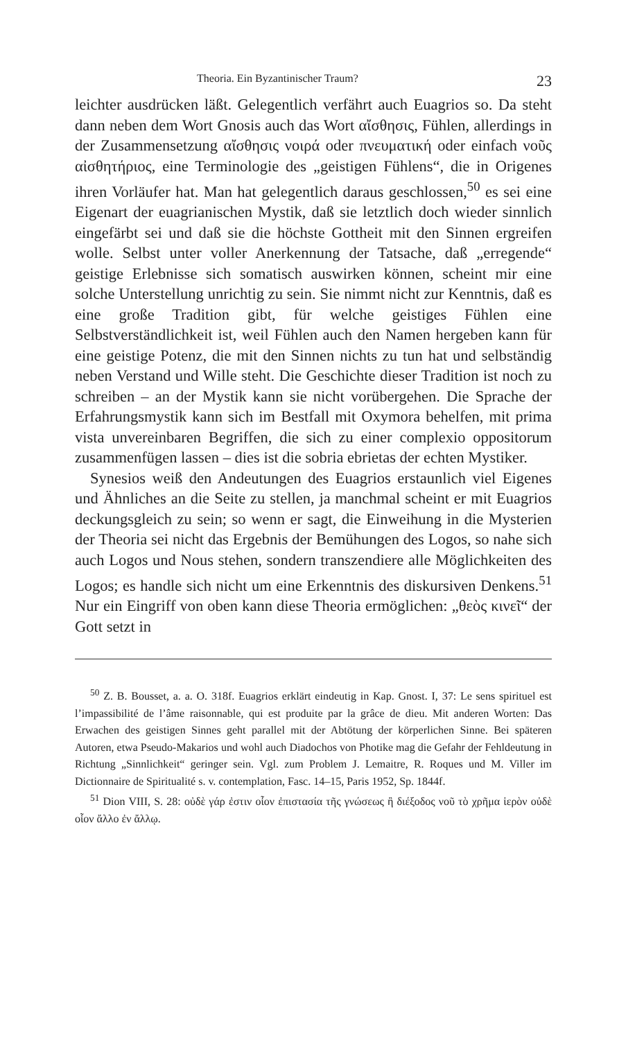Theoria. Ein Byzantinischer Traum? 23
leichter ausdrücken läßt. Gelegentlich verfährt auch Euagrios so. Da steht dann neben dem Wort Gnosis auch das Wort αἴσθησις, Fühlen, allerdings in der Zusammensetzung αἴσθησις νοιρά oder πνευματική oder einfach νοῦς αἰσθητήριος, eine Terminologie des „geistigen Fühlens“, die in Origenes ihren Vorläufer hat. Man hat gelegentlich daraus geschlossen,<sup>50</sup> es sei eine Eigenart der euagrianischen Mystik, daß sie letztlich doch wieder sinnlich eingefärbt sei und daß sie die höchste Gottheit mit den Sinnen ergreifen wolle. Selbst unter voller Anerkennung der Tatsache, daß „erregende“ geistige Erlebnisse sich somatisch auswirken können, scheint mir eine solche Unterstellung unrichtig zu sein. Sie nimmt nicht zur Kenntnis, daß es eine große Tradition gibt, für welche geistiges Fühlen eine Selbstverständlichkeit ist, weil Fühlen auch den Namen hergeben kann für eine geistige Potenz, die mit den Sinnen nichts zu tun hat und selbständig neben Verstand und Wille steht. Die Geschichte dieser Tradition ist noch zu schreiben – an der Mystik kann sie nicht vorübergehen. Die Sprache der Erfahrungsmystik kann sich im Bestfall mit Oxymora behelfen, mit prima vista unvereinbaren Begriffen, die sich zu einer complexio oppositorum zusammenfügen lassen – dies ist die sobria ebrietas der echten Mystiker.
Synesios weiß den Andeutungen des Euagrios erstaunlich viel Eigenes und Ähnliches an die Seite zu stellen, ja manchmal scheint er mit Euagrios deckungsgleich zu sein; so wenn er sagt, die Einweihung in die Mysterien der Theoria sei nicht das Ergebnis der Bemühungen des Logos, so nahe sich auch Logos und Nous stehen, sondern transzendiere alle Möglichkeiten des Logos; es handle sich nicht um eine Erkenntnis des diskursiven Denkens.<sup>51</sup> Nur ein Eingriff von oben kann diese Theoria ermöglichen: „θεὸς κινεῖ“ der Gott setzt in
<sup>50</sup> Z. B. Bousset, a. a. O. 318f. Euagrios erklärt eindeutig in Kap. Gnost. I, 37: Le sens spirituel est l’impassibilité de l’âme raisonnable, qui est produite par la grâce de dieu. Mit anderen Worten: Das Erwachen des geistigen Sinnes geht parallel mit der Abtötung der körperlichen Sinne. Bei späteren Autoren, etwa Pseudo-Makarios und wohl auch Diadochos von Photike mag die Gefahr der Fehldeutung in Richtung „Sinnlichkeit“ geringer sein. Vgl. zum Problem J. Lemaitre, R. Roques und M. Viller im Dictionnaire de Spiritualité s. v. contemplation, Fasc. 14–15, Paris 1952, Sp. 1844f.
<sup>51</sup> Dion VIII, S. 28: οὐδὲ γάρ ἐστιν οἷον ἐπιστασία τῆς γνώσεως ἢ διέξοδος νοῦ τὸ χρῆμα ἱερὸν οὐδὲ οἷον ἄλλο ἐν ἄλλῳ.